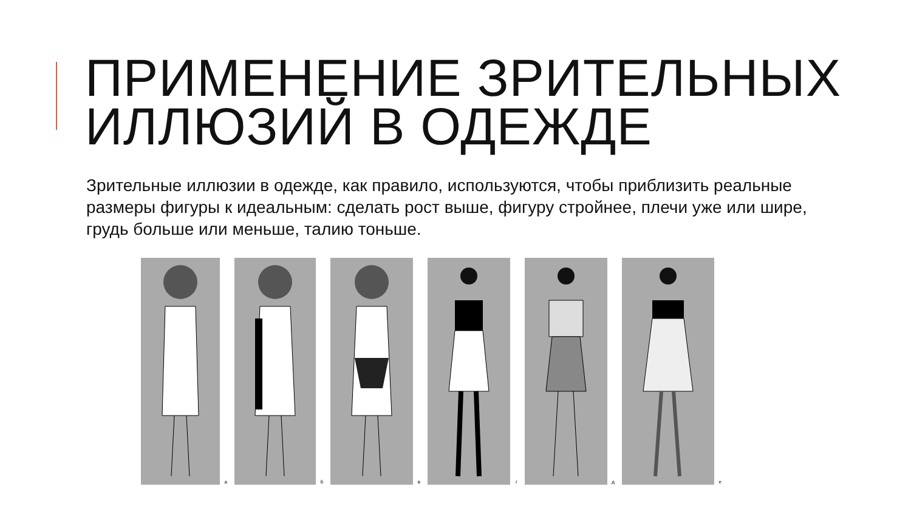ПРИМЕНЕНИЕ ЗРИТЕЛЬНЫХ
ИЛЛЮЗИЙ В ОДЕЖДЕ
Зрительные иллюзии в одежде, как правило, используются, чтобы приблизить реальные размеры фигуры к идеальным: сделать рост выше, фигуру стройнее, плечи уже или шире, грудь больше или меньше, талию тоньше.
а
б
в
г
д
е